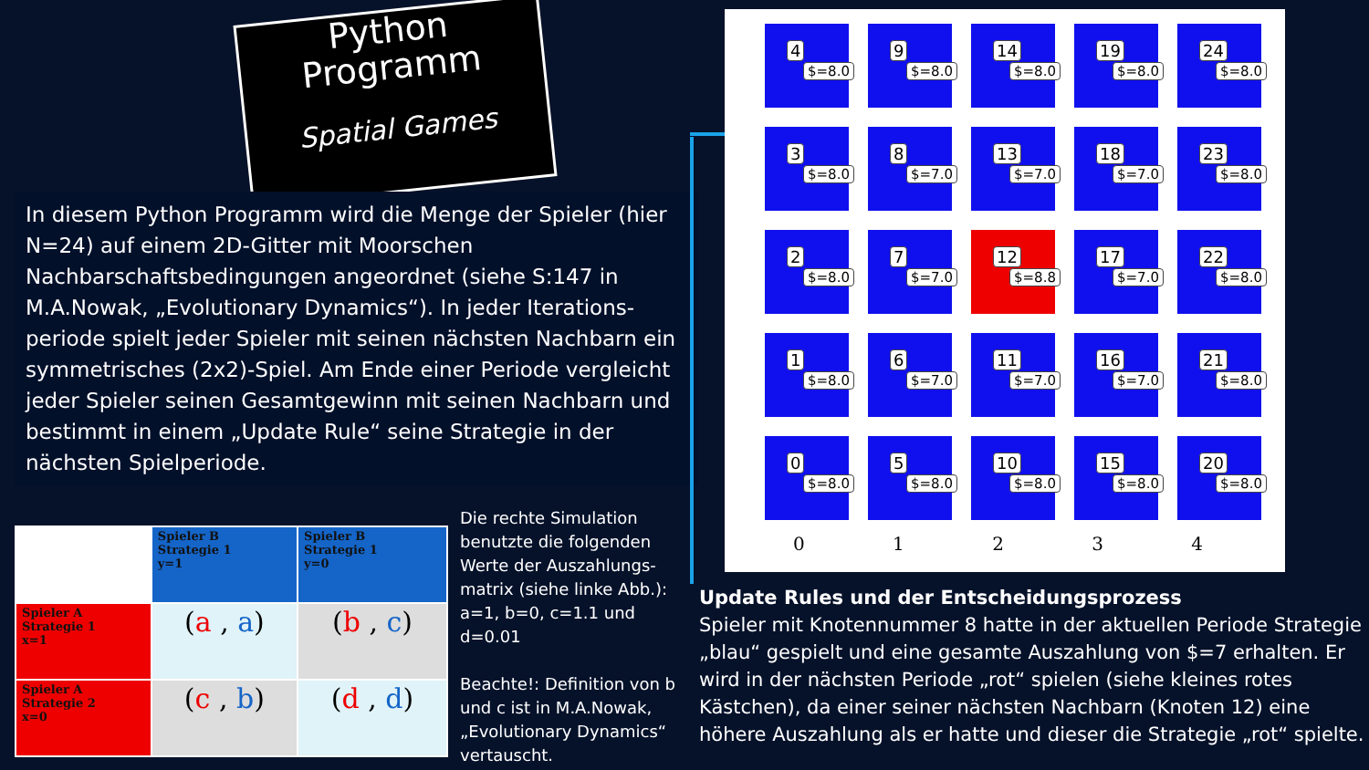Python
Programm
Spatial Games
In diesem Python Programm wird die Menge der Spieler (hier N=24) auf einem 2D-Gitter mit Moorschen Nachbarschaftsbedingungen angeordnet (siehe S:147 in M.A.Nowak, „Evolutionary Dynamics“). In jeder Iterations-periode spielt jeder Spieler mit seinen nächsten Nachbarn ein symmetrisches (2x2)-Spiel. Am Ende einer Periode vergleicht jeder Spieler seinen Gesamtgewinn mit seinen Nachbarn und bestimmt in einem „Update Rule“ seine Strategie in der nächsten Spielperiode.
| | Spieler B Strategie 1 y=1 | Spieler B Strategie 1 y=0 |
| Spieler A Strategie 1 x=1 | ( a , a ) | ( b , c ) |
| Spieler A Strategie 2 x=0 | ( c , b ) | ( d , d ) |
Die rechte Simulation benutzte die folgenden Werte der Auszahlungs-matrix (siehe linke Abb.): a=1, b=0, c=1.1 und d=0.01
Beachte!: Definition von b und c ist in M.A.Nowak, „Evolutionary Dynamics“ vertauscht.
4
$=8.0
9
$=8.0
14
$=8.0
19
$=8.0
24
$=8.0
3
$=8.0
8
$=7.0
13
$=7.0
18
$=7.0
23
$=8.0
2
$=8.0
7
$=7.0
12
$=8.8
17
$=7.0
22
$=8.0
1
$=8.0
6
$=7.0
11
$=7.0
16
$=7.0
21
$=8.0
0
$=8.0
5
$=8.0
10
$=8.0
15
$=8.0
20
$=8.0
0 1 2 3 4
Update Rules und der Entscheidungsprozess
Spieler mit Knotennummer 8 hatte in der aktuellen Periode Strategie „blau“ gespielt und eine gesamte Auszahlung von $=7 erhalten. Er wird in der nächsten Periode „rot“ spielen (siehe kleines rotes Kästchen), da einer seiner nächsten Nachbarn (Knoten 12) eine höhere Auszahlung als er hatte und dieser die Strategie „rot“ spielte.